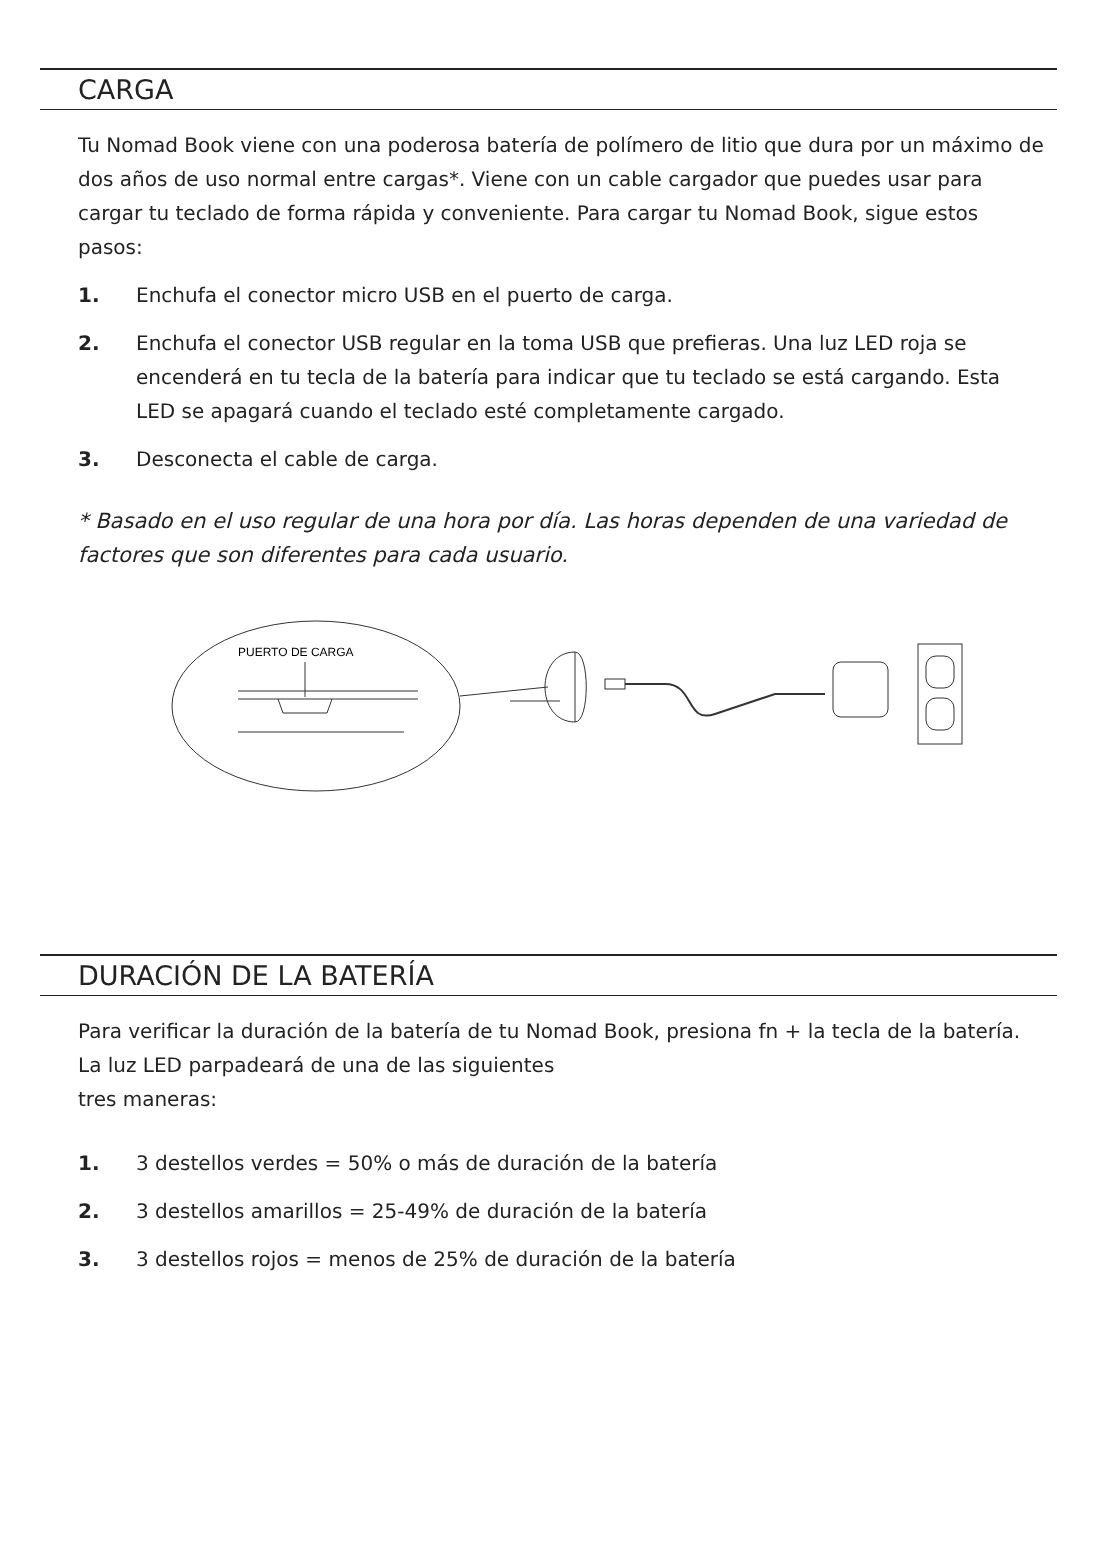CARGA
Tu Nomad Book viene con una poderosa batería de polímero de litio que dura por un máximo de dos años de uso normal entre cargas*. Viene con un cable cargador que puedes usar para cargar tu teclado de forma rápida y conveniente. Para cargar tu Nomad Book, sigue estos pasos:
1. Enchufa el conector micro USB en el puerto de carga.
2. Enchufa el conector USB regular en la toma USB que prefieras. Una luz LED roja se encenderá en tu tecla de la batería para indicar que tu teclado se está cargando. Esta LED se apagará cuando el teclado esté completamente cargado.
3. Desconecta el cable de carga.
* Basado en el uso regular de una hora por día. Las horas dependen de una variedad de factores que son diferentes para cada usuario.
PUERTO DE CARGA
DURACIÓN DE LA BATERÍA
Para verificar la duración de la batería de tu Nomad Book, presiona fn + la tecla de la batería. La luz LED parpadeará de una de las siguientes
tres maneras:
1. 3 destellos verdes = 50% o más de duración de la batería
2. 3 destellos amarillos = 25-49% de duración de la batería
3. 3 destellos rojos = menos de 25% de duración de la batería